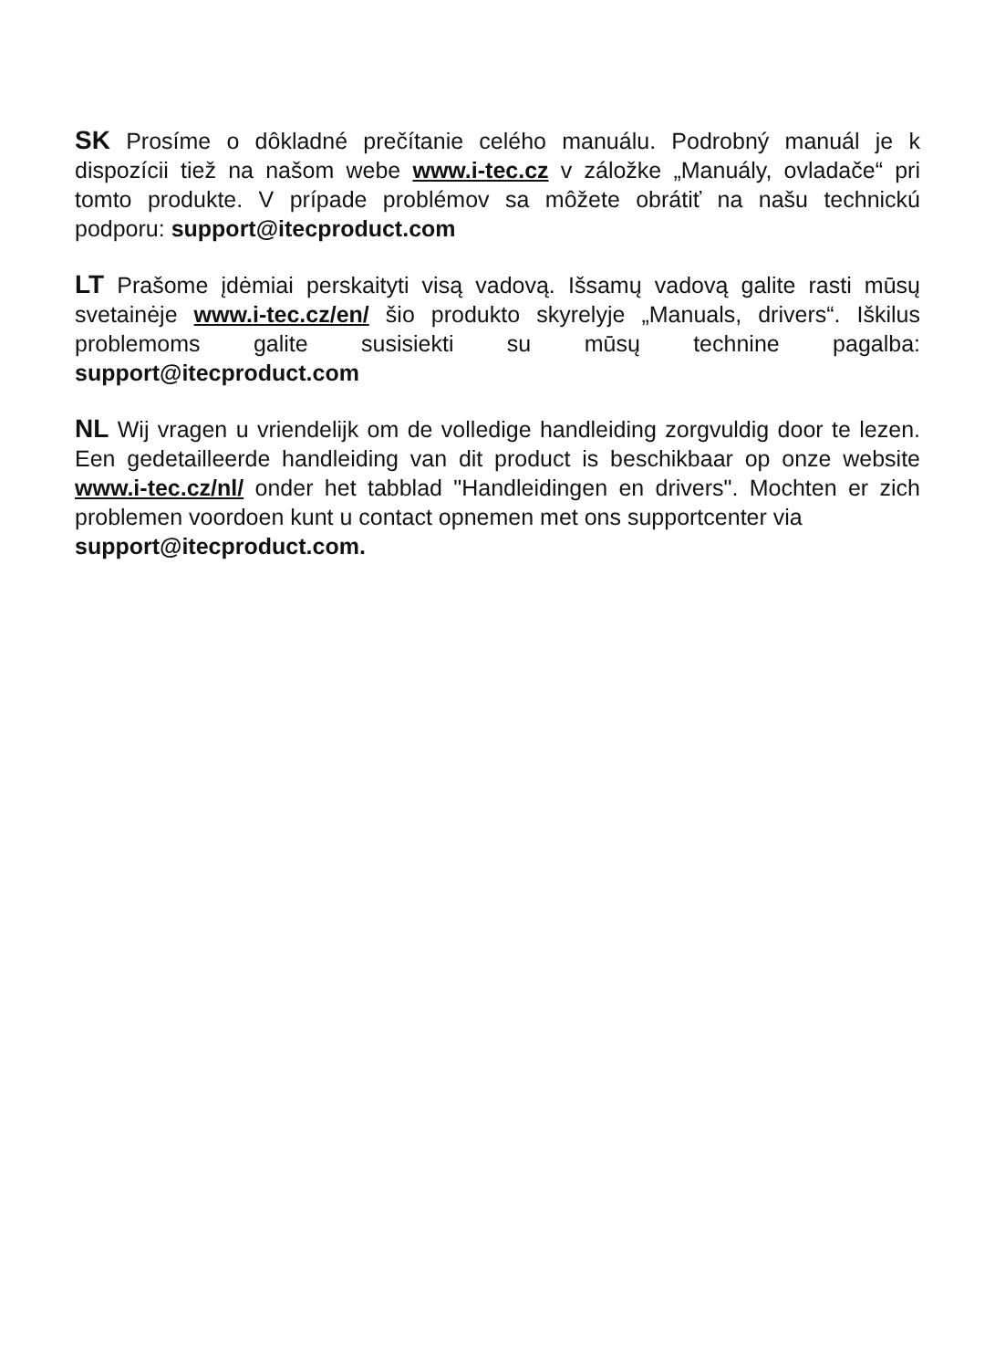SK Prosíme o dôkladné prečítanie celého manuálu. Podrobný manuál je k dispozícii tiež na našom webe www.i-tec.cz v záložke „Manuály, ovladače“ pri tomto produkte. V prípade problémov sa môžete obrátiť na našu technickú podporu: support@itecproduct.com
LT Prašome įdėmiai perskaityti visą vadovą. Išsamų vadovą galite rasti mūsų svetainėje www.i-tec.cz/en/ šio produkto skyrelyje „Manuals, drivers“. Iškilus problemoms galite susisiekti su mūsų technine pagalba: support@itecproduct.com
NL Wij vragen u vriendelijk om de volledige handleiding zorgvuldig door te lezen. Een gedetailleerde handleiding van dit product is beschikbaar op onze website www.i-tec.cz/nl/ onder het tabblad "Handleidingen en drivers". Mochten er zich problemen voordoen kunt u contact opnemen met ons supportcenter via
support@itecproduct.com.